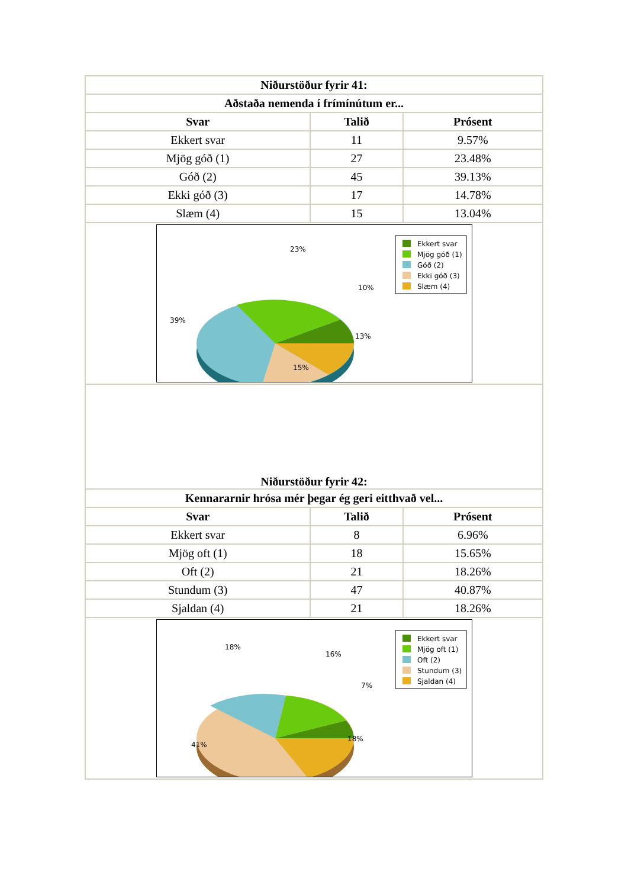| Niðurstöður fyrir 41: | | |
| --- | --- | --- |
| Aðstaða nemenda í frímínútum er... | | |
| Svar | Talið | Prósent |
| Ekkert svar | 11 | 9.57% |
| Mjög góð (1) | 27 | 23.48% |
| Góð (2) | 45 | 39.13% |
| Ekki góð (3) | 17 | 14.78% |
| Slæm (4) | 15 | 13.04% |
| 23% 10% 39% 13% 15% Ekkert svar Mjög góð (1) Góð (2) Ekki góð (3) Slæm (4) | | |
| Niðurstöður fyrir 42: | | |
| Kennararnir hrósa mér þegar ég geri eitthvað vel... | | |
| Svar | Talið | Prósent |
| Ekkert svar | 8 | 6.96% |
| Mjög oft (1) | 18 | 15.65% |
| Oft (2) | 21 | 18.26% |
| Stundum (3) | 47 | 40.87% |
| Sjaldan (4) | 21 | 18.26% |
| 18% 16% 7% 41% 18% Ekkert svar Mjög oft (1) Oft (2) Stundum (3) Sjaldan (4) | | |